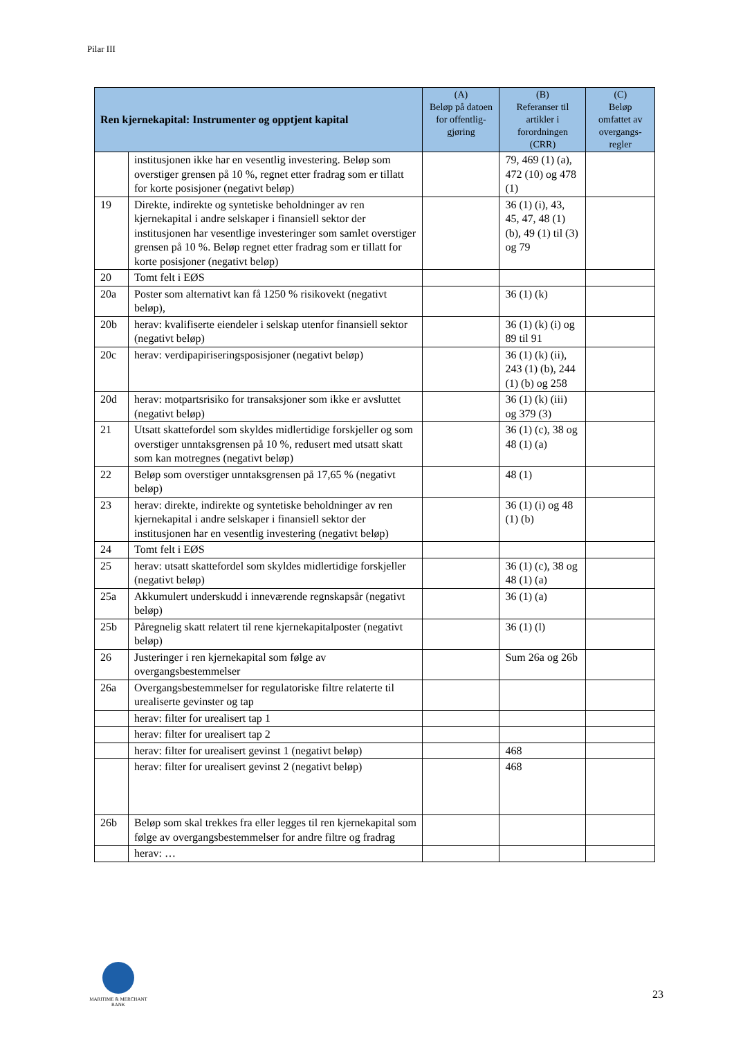Pilar III
| Ren kjernekapital: Instrumenter og opptjent kapital | | (A) Beløp på datoen for offentlig-gjøring | (B) Referanser til artikler i forordningen (CRR) | (C) Beløp omfattet av overgangs-regler |
| --- | --- | --- | --- | --- |
| | institusjonen ikke har en vesentlig investering. Beløp som overstiger grensen på 10 %, regnet etter fradrag som er tillatt for korte posisjoner (negativt beløp) | | 79, 469 (1) (a), 472 (10) og 478 (1) | |
| 19 | Direkte, indirekte og syntetiske beholdninger av ren kjernekapital i andre selskaper i finansiell sektor der institusjonen har vesentlige investeringer som samlet overstiger grensen på 10 %. Beløp regnet etter fradrag som er tillatt for korte posisjoner (negativt beløp) | | 36 (1) (i), 43, 45, 47, 48 (1) (b), 49 (1) til (3) og 79 | |
| 20 | Tomt felt i EØS | | | |
| 20a | Poster som alternativt kan få 1250 % risikovekt (negativt beløp), | | 36 (1) (k) | |
| 20b | herav: kvalifiserte eiendeler i selskap utenfor finansiell sektor (negativt beløp) | | 36 (1) (k) (i) og 89 til 91 | |
| 20c | herav: verdipapiriseringsposisjoner (negativt beløp) | | 36 (1) (k) (ii), 243 (1) (b), 244 (1) (b) og 258 | |
| 20d | herav: motpartsrisiko for transaksjoner som ikke er avsluttet (negativt beløp) | | 36 (1) (k) (iii) og 379 (3) | |
| 21 | Utsatt skattefordel som skyldes midlertidige forskjeller og som overstiger unntaksgrensen på 10 %, redusert med utsatt skatt som kan motregnes (negativt beløp) | | 36 (1) (c), 38 og 48 (1) (a) | |
| 22 | Beløp som overstiger unntaksgrensen på 17,65 % (negativt beløp) | | 48 (1) | |
| 23 | herav: direkte, indirekte og syntetiske beholdninger av ren kjernekapital i andre selskaper i finansiell sektor der institusjonen har en vesentlig investering (negativt beløp) | | 36 (1) (i) og 48 (1) (b) | |
| 24 | Tomt felt i EØS | | | |
| 25 | herav: utsatt skattefordel som skyldes midlertidige forskjeller (negativt beløp) | | 36 (1) (c), 38 og 48 (1) (a) | |
| 25a | Akkumulert underskudd i inneværende regnskapsår (negativt beløp) | | 36 (1) (a) | |
| 25b | Påregnelig skatt relatert til rene kjernekapitalposter (negativt beløp) | | 36 (1) (l) | |
| 26 | Justeringer i ren kjernekapital som følge av overgangsbestemmelser | | Sum 26a og 26b | |
| 26a | Overgangsbestemmelser for regulatoriske filtre relaterte til urealiserte gevinster og tap | | | |
| | herav: filter for urealisert tap 1 | | | |
| | herav: filter for urealisert tap 2 | | | |
| | herav: filter for urealisert gevinst 1 (negativt beløp) | | 468 | |
| | herav: filter for urealisert gevinst 2 (negativt beløp) | | 468 | |
| 26b | Beløp som skal trekkes fra eller legges til ren kjernekapital som følge av overgangsbestemmelser for andre filtre og fradrag | | | |
| | herav: … | | | |
MARITIME & MERCHANT
BANK
23